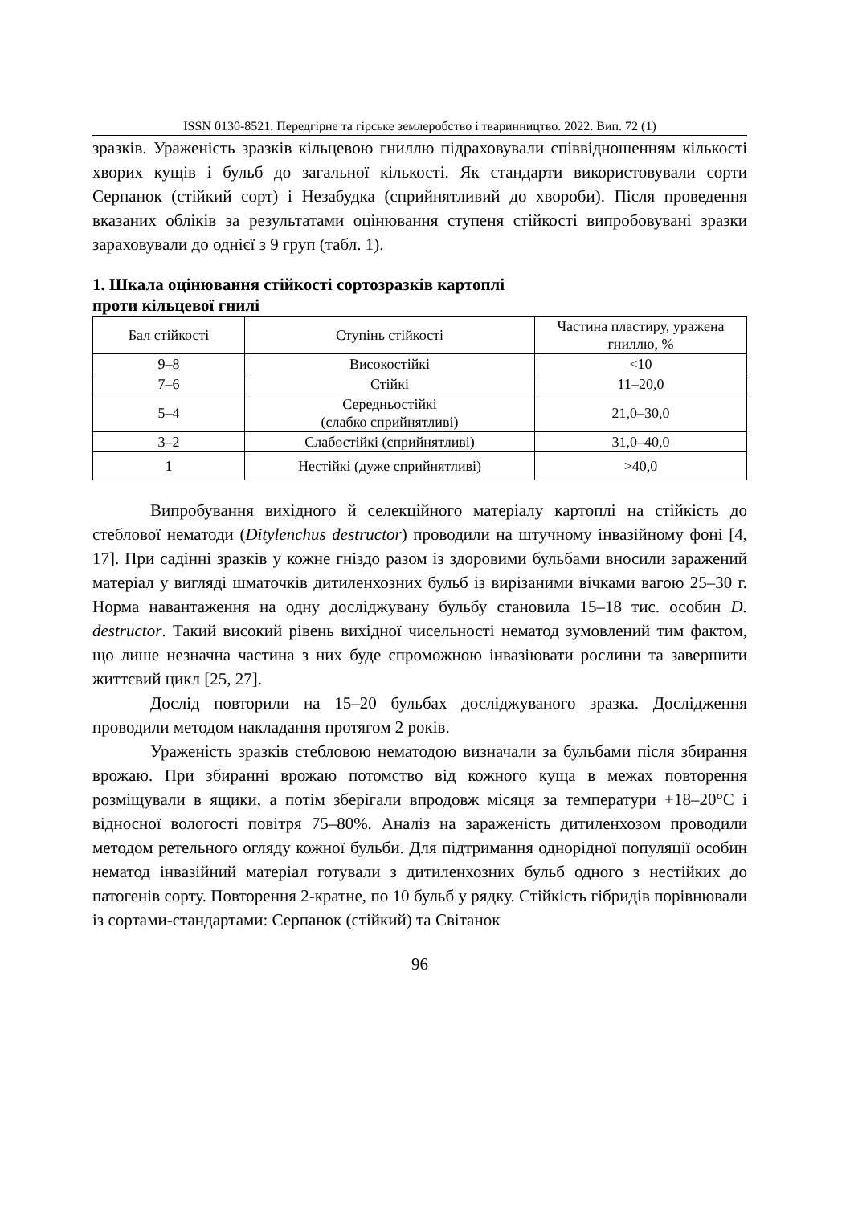ISSN 0130-8521. Передгірне та гірське землеробство і тваринництво. 2022. Вип. 72 (1)
зразків. Ураженість зразків кільцевою гниллю підраховували співвідношенням кількості хворих кущів і бульб до загальної кількості. Як стандарти використовували сорти Серпанок (стійкий сорт) і Незабудка (сприйнятливий до хвороби). Після проведення вказаних обліків за результатами оцінювання ступеня стійкості випробовувані зразки зараховували до однієї з 9 груп (табл. 1).
1. Шкала оцінювання стійкості сортозразків картоплі
проти кільцевої гнилі
| Бал стійкості | Ступінь стійкості | Частина пластиру, уражена гниллю, % |
| --- | --- | --- |
| 9–8 | Високостійкі | < 10 |
| 7–6 | Стійкі | 11–20,0 |
| 5–4 | Середньостійкі (слабко сприйнятливі) | 21,0–30,0 |
| 3–2 | Слабостійкі (сприйнятливі) | 31,0–40,0 |
| 1 | Нестійкі (дуже сприйнятливі) | >40,0 |
Випробування вихідного й селекційного матеріалу картоплі на стійкість до стеблової нематоди (Ditylenchus destructor) проводили на штучному інвазійному фоні [4, 17]. При садінні зразків у кожне гніздо разом із здоровими бульбами вносили заражений матеріал у вигляді шматочків дитиленхозних бульб із вирізаними вічками вагою 25–30 г. Норма навантаження на одну досліджувану бульбу становила 15–18 тис. особин D. destructor. Такий високий рівень вихідної чисельності нематод зумовлений тим фактом, що лише незначна частина з них буде спроможною інвазіювати рослини та завершити життєвий цикл [25, 27].
Дослід повторили на 15–20 бульбах досліджуваного зразка. Дослідження проводили методом накладання протягом 2 років.
Ураженість зразків стебловою нематодою визначали за бульбами після збирання врожаю. При збиранні врожаю потомство від кожного куща в межах повторення розміщували в ящики, а потім зберігали впродовж місяця за температури +18–20°C і відносної вологості повітря 75–80%. Аналіз на зараженість дитиленхозом проводили методом ретельного огляду кожної бульби. Для підтримання однорідної популяції особин нематод інвазійний матеріал готували з дитиленхозних бульб одного з нестійких до патогенів сорту. Повторення 2-кратне, по 10 бульб у рядку. Стійкість гібридів порівнювали із сортами-стандартами: Серпанок (стійкий) та Світанок
96